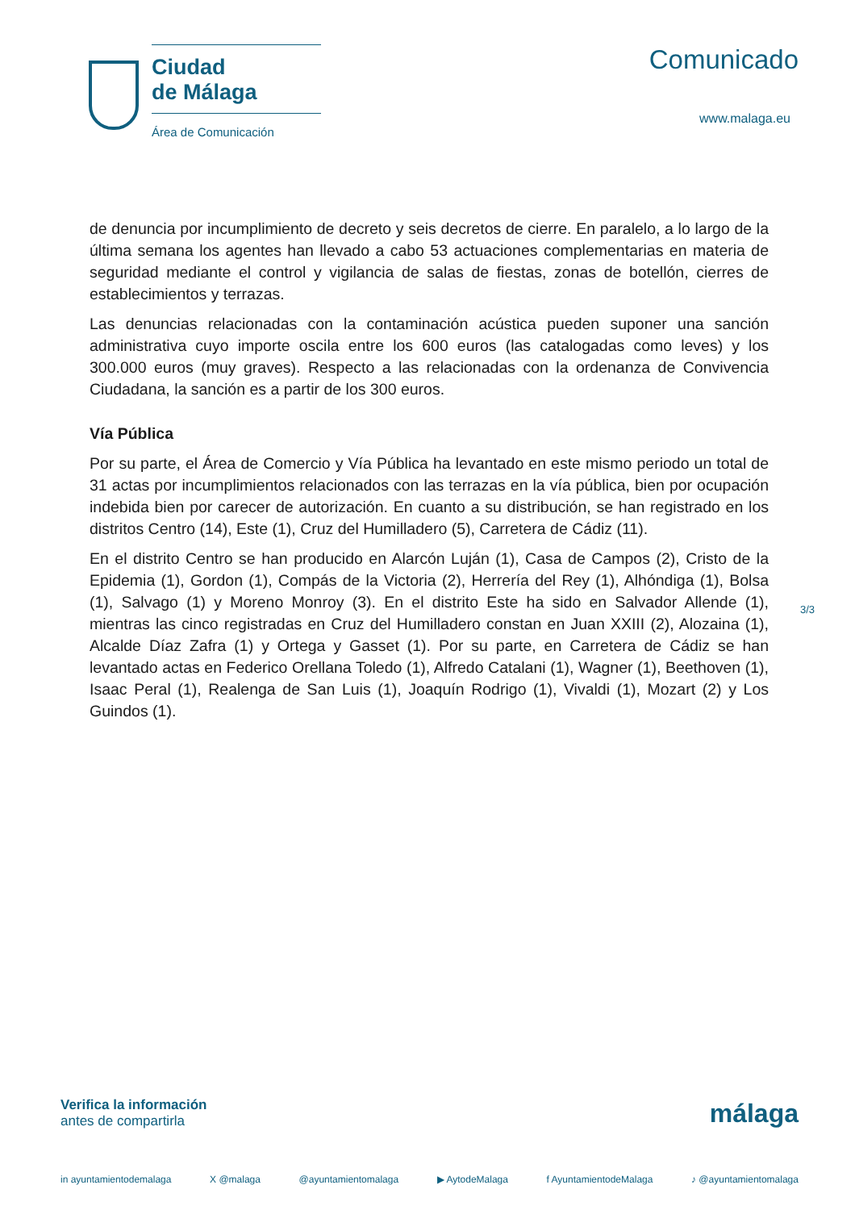Ciudad
de Málaga
Área de Comunicación
Comunicado
www.malaga.eu
de denuncia por incumplimiento de decreto y seis decretos de cierre. En paralelo, a lo largo de la última semana los agentes han llevado a cabo 53 actuaciones complementarias en materia de seguridad mediante el control y vigilancia de salas de fiestas, zonas de botellón, cierres de establecimientos y terrazas.
Las denuncias relacionadas con la contaminación acústica pueden suponer una sanción administrativa cuyo importe oscila entre los 600 euros (las catalogadas como leves) y los 300.000 euros (muy graves). Respecto a las relacionadas con la ordenanza de Convivencia Ciudadana, la sanción es a partir de los 300 euros.
Vía Pública
Por su parte, el Área de Comercio y Vía Pública ha levantado en este mismo periodo un total de 31 actas por incumplimientos relacionados con las terrazas en la vía pública, bien por ocupación indebida bien por carecer de autorización. En cuanto a su distribución, se han registrado en los distritos Centro (14), Este (1), Cruz del Humilladero (5), Carretera de Cádiz (11).
En el distrito Centro se han producido en Alarcón Luján (1), Casa de Campos (2), Cristo de la Epidemia (1), Gordon (1), Compás de la Victoria (2), Herrería del Rey (1), Alhóndiga (1), Bolsa (1), Salvago (1) y Moreno Monroy (3). En el distrito Este ha sido en Salvador Allende (1), mientras las cinco registradas en Cruz del Humilladero constan en Juan XXIII (2), Alozaina (1), Alcalde Díaz Zafra (1) y Ortega y Gasset (1). Por su parte, en Carretera de Cádiz se han levantado actas en Federico Orellana Toledo (1), Alfredo Catalani (1), Wagner (1), Beethoven (1), Isaac Peral (1), Realenga de San Luis (1), Joaquín Rodrigo (1), Vivaldi (1), Mozart (2) y Los Guindos (1).
3/3
Verifica la información
antes de compartirla
málaga
in ayuntamientodemalaga X @malaga @ayuntamientomalaga ▶ AytodeMalaga f AyuntamientodeMalaga ♪ @ayuntamientomalaga